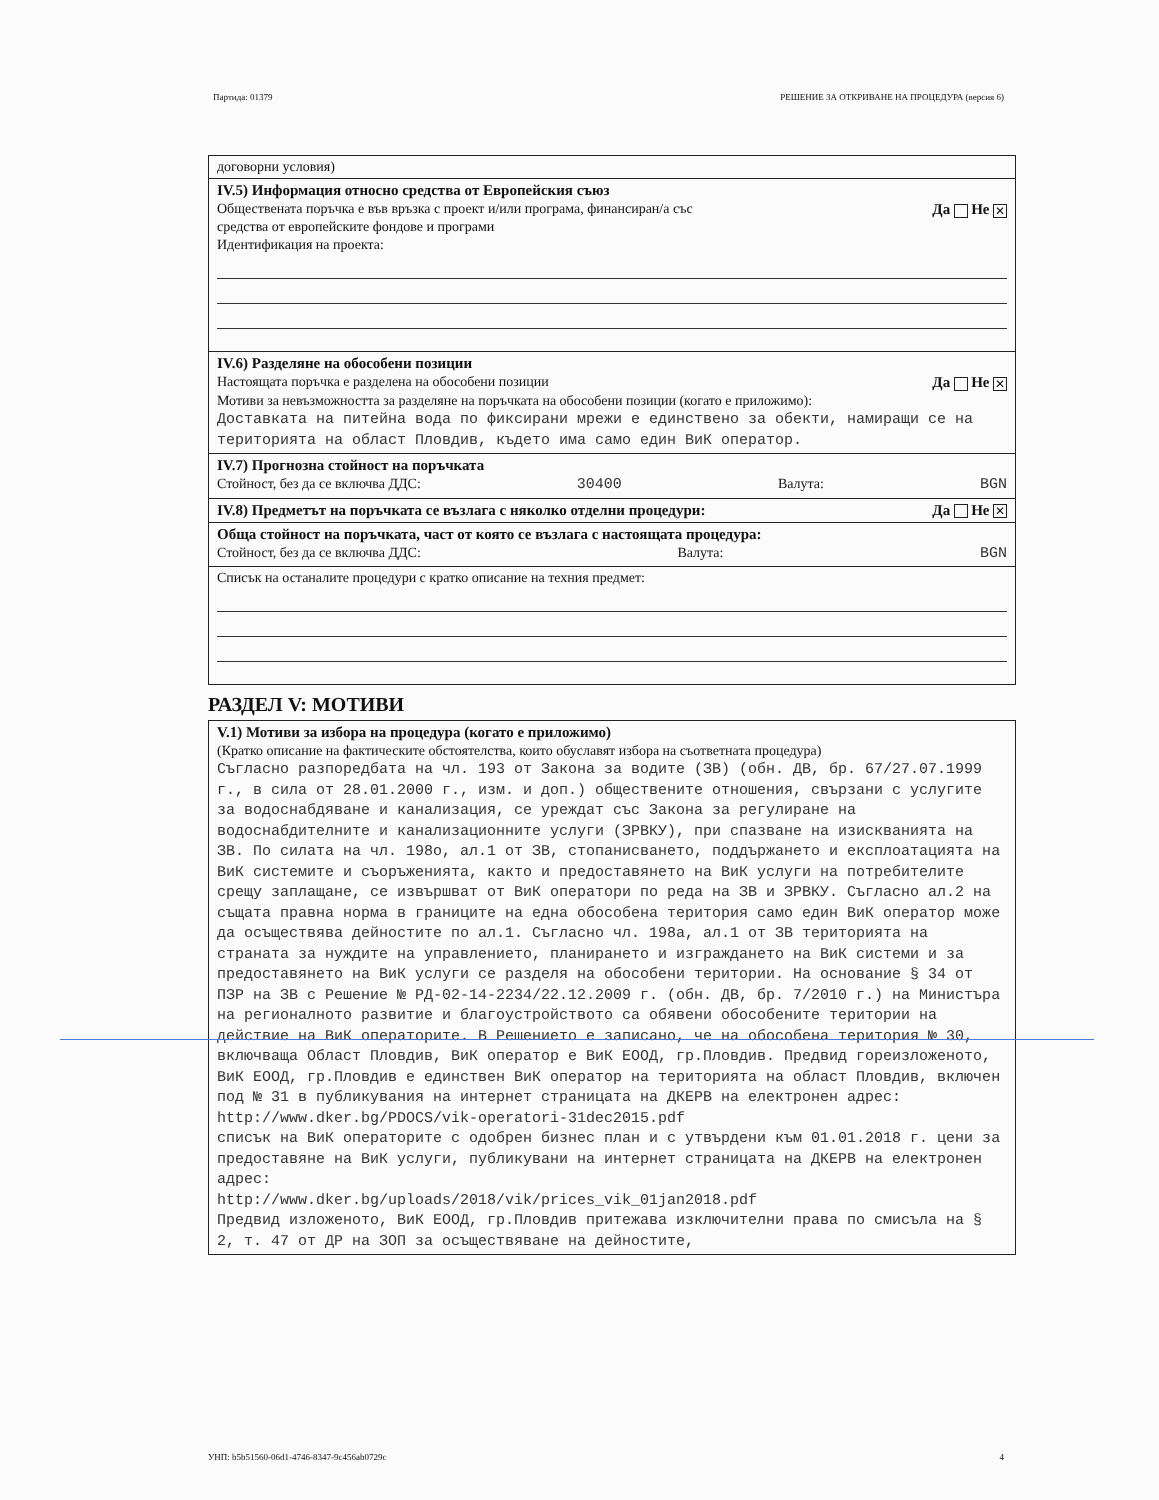Партида: 01379 РЕШЕНИЕ ЗА ОТКРИВАНЕ НА ПРОЦЕДУРА (версия 6)
договорни условия)
IV.5) Информация относно средства от Европейския съюз
Обществената поръчка е във връзка с проект и/или програма, финансиран/а със
средства от европейските фондове и програми Да Не ✕
Идентификация на проекта:
IV.6) Разделяне на обособени позиции
Настоящата поръчка е разделена на обособени позиции Да Не ✕
Мотиви за невъзможността за разделяне на поръчката на обособени позиции (когато е приложимо):
Доставката на питейна вода по фиксирани мрежи е единствено за обекти, намиращи се на територията на област Пловдив, където има само един ВиК оператор.
IV.7) Прогнозна стойност на поръчката
Стойност, без да се включва ДДС: 30400 Валута: BGN
IV.8) Предметът на поръчката се възлага с няколко отделни процедури: Да Не ✕
Обща стойност на поръчката, част от която се възлага с настоящата процедура:
Стойност, без да се включва ДДС: Валута: BGN
Списък на останалите процедури с кратко описание на техния предмет:
РАЗДЕЛ V: МОТИВИ
V.1) Мотиви за избора на процедура (когато е приложимо)
(Кратко описание на фактическите обстоятелства, които обуславят избора на съответната процедура)
Съгласно разпоредбата на чл. 193 от Закона за водите (ЗВ) (обн. ДВ, бр. 67/27.07.1999 г., в сила от 28.01.2000 г., изм. и доп.) обществените отношения, свързани с услугите за водоснабдяване и канализация, се уреждат със Закона за регулиране на водоснабдителните и канализационните услуги (ЗРВКУ), при спазване на изискванията на ЗВ. По силата на чл. 198о, ал.1 от ЗВ, стопанисването, поддържането и експлоатацията на ВиК системите и съоръженията, както и предоставянето на ВиК услуги на потребителите срещу заплащане, се извършват от ВиК оператори по реда на ЗВ и ЗРВКУ. Съгласно ал.2 на същата правна норма в границите на една обособена територия само един ВиК оператор може да осъществява дейностите по ал.1. Съгласно чл. 198а, ал.1 от ЗВ територията на страната за нуждите на управлението, планирането и изграждането на ВиК системи и за предоставянето на ВиК услуги се разделя на обособени територии. На основание § 34 от ПЗР на ЗВ с Решение № РД-02-14-2234/22.12.2009 г. (обн. ДВ, бр. 7/2010 г.) на Министъра на регионалното развитие и благоустройството са обявени обособените територии на действие на ВиК операторите. В Решението е записано, че на обособена територия № 30, включваща Област Пловдив, ВиК оператор е ВиК ЕООД, гр.Пловдив. Предвид гореизложеното, ВиК ЕООД, гр.Пловдив е единствен ВиК оператор на територията на област Пловдив, включен под № 31 в публикувания на интернет страницата на ДКЕРВ на електронен адрес:
http://www.dker.bg/PDOCS/vik-operatori-31dec2015.pdf
списък на ВиК операторите с одобрен бизнес план и с утвърдени към 01.01.2018 г. цени за предоставяне на ВиК услуги, публикувани на интернет страницата на ДКЕРВ на електронен адрес:
http://www.dker.bg/uploads/2018/vik/prices_vik_01jan2018.pdf
Предвид изложеното, ВиК ЕООД, гр.Пловдив притежава изключителни права по смисъла на § 2, т. 47 от ДР на ЗОП за осъществяване на дейностите,
УНП: b5b51560-06d1-4746-8347-9c456ab0729c 4